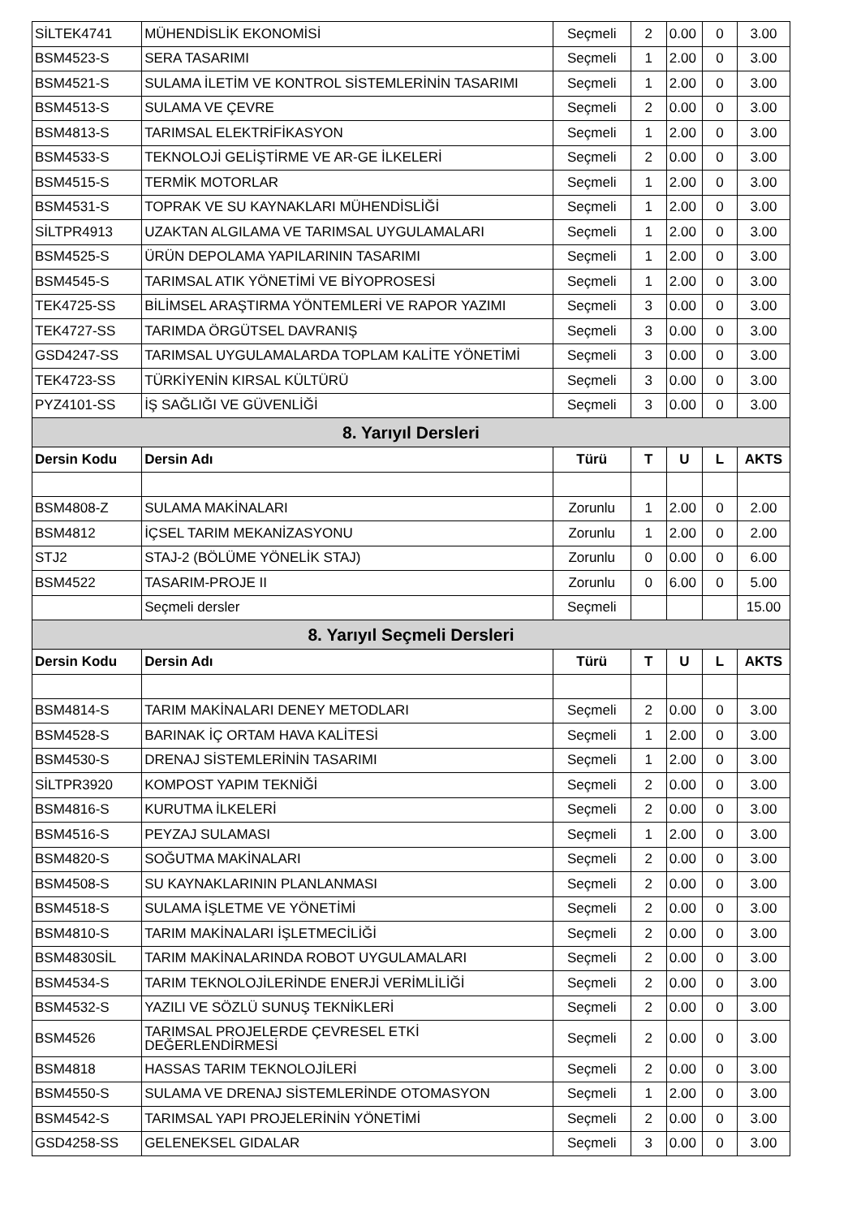| SİLTEK4741 | MÜHENDİSLİK EKONOMİSİ | Seçmeli | 2 | 0.00 | 0 | 3.00 |
| BSM4523-S | SERA TASARIMI | Seçmeli | 1 | 2.00 | 0 | 3.00 |
| BSM4521-S | SULAMA İLETİM VE KONTROL SİSTEMLERİNİN TASARIMI | Seçmeli | 1 | 2.00 | 0 | 3.00 |
| BSM4513-S | SULAMA VE ÇEVRE | Seçmeli | 2 | 0.00 | 0 | 3.00 |
| BSM4813-S | TARIMSAL ELEKTRİFİKASYON | Seçmeli | 1 | 2.00 | 0 | 3.00 |
| BSM4533-S | TEKNOLOJİ GELİŞTİRME VE AR-GE İLKELERİ | Seçmeli | 2 | 0.00 | 0 | 3.00 |
| BSM4515-S | TERMİK MOTORLAR | Seçmeli | 1 | 2.00 | 0 | 3.00 |
| BSM4531-S | TOPRAK VE SU KAYNAKLARI MÜHENDİSLİĞİ | Seçmeli | 1 | 2.00 | 0 | 3.00 |
| SİLTPR4913 | UZAKTAN ALGILAMA VE TARIMSAL UYGULAMALARI | Seçmeli | 1 | 2.00 | 0 | 3.00 |
| BSM4525-S | ÜRÜN DEPOLAMA YAPILARININ TASARIMI | Seçmeli | 1 | 2.00 | 0 | 3.00 |
| BSM4545-S | TARIMSAL ATIK YÖNETİMİ VE BİYOPROSESİ | Seçmeli | 1 | 2.00 | 0 | 3.00 |
| TEK4725-SS | BİLİMSEL ARAŞTIRMA YÖNTEMLERİ VE RAPOR YAZIMI | Seçmeli | 3 | 0.00 | 0 | 3.00 |
| TEK4727-SS | TARIMDA ÖRGÜTSEL DAVRANIŞ | Seçmeli | 3 | 0.00 | 0 | 3.00 |
| GSD4247-SS | TARIMSAL UYGULAMALARDA TOPLAM KALİTE YÖNETİMİ | Seçmeli | 3 | 0.00 | 0 | 3.00 |
| TEK4723-SS | TÜRKİYENİN KIRSAL KÜLTÜRÜ | Seçmeli | 3 | 0.00 | 0 | 3.00 |
| PYZ4101-SS | İŞ SAĞLIĞI VE GÜVENLİĞİ | Seçmeli | 3 | 0.00 | 0 | 3.00 |
| 8. Yarıyıl Dersleri | | | | | | |
| Dersin Kodu | Dersin Adı | Türü | T | U | L | AKTS |
| BSM4808-Z | SULAMA MAKİNALARI | Zorunlu | 1 | 2.00 | 0 | 2.00 |
| BSM4812 | İÇSEL TARIM MEKANİZASYONU | Zorunlu | 1 | 2.00 | 0 | 2.00 |
| STJ2 | STAJ-2 (BÖLÜME YÖNELİK STAJ) | Zorunlu | 0 | 0.00 | 0 | 6.00 |
| BSM4522 | TASARIM-PROJE II | Zorunlu | 0 | 6.00 | 0 | 5.00 |
| | Seçmeli dersler | Seçmeli | | | | 15.00 |
| 8. Yarıyıl Seçmeli Dersleri | | | | | | |
| Dersin Kodu | Dersin Adı | Türü | T | U | L | AKTS |
| BSM4814-S | TARIM MAKİNALARI DENEY METODLARI | Seçmeli | 2 | 0.00 | 0 | 3.00 |
| BSM4528-S | BARINAK İÇ ORTAM HAVA KALİTESİ | Seçmeli | 1 | 2.00 | 0 | 3.00 |
| BSM4530-S | DRENAJ SİSTEMLERİNİN TASARIMI | Seçmeli | 1 | 2.00 | 0 | 3.00 |
| SİLTPR3920 | KOMPOST YAPIM TEKNİĞİ | Seçmeli | 2 | 0.00 | 0 | 3.00 |
| BSM4816-S | KURUTMA İLKELERİ | Seçmeli | 2 | 0.00 | 0 | 3.00 |
| BSM4516-S | PEYZAJ SULAMASI | Seçmeli | 1 | 2.00 | 0 | 3.00 |
| BSM4820-S | SOĞUTMA MAKİNALARI | Seçmeli | 2 | 0.00 | 0 | 3.00 |
| BSM4508-S | SU KAYNAKLARININ PLANLANMASI | Seçmeli | 2 | 0.00 | 0 | 3.00 |
| BSM4518-S | SULAMA İŞLETME VE YÖNETİMİ | Seçmeli | 2 | 0.00 | 0 | 3.00 |
| BSM4810-S | TARIM MAKİNALARI İŞLETMECİLİĞİ | Seçmeli | 2 | 0.00 | 0 | 3.00 |
| BSM4830SİL | TARIM MAKİNALARINDA ROBOT UYGULAMALARI | Seçmeli | 2 | 0.00 | 0 | 3.00 |
| BSM4534-S | TARIM TEKNOLOJİLERİNDE ENERJİ VERİMLİLİĞİ | Seçmeli | 2 | 0.00 | 0 | 3.00 |
| BSM4532-S | YAZILI VE SÖZLÜ SUNUŞ TEKNİKLERİ | Seçmeli | 2 | 0.00 | 0 | 3.00 |
| BSM4526 | TARIMSAL PROJELERDE ÇEVRESEL ETKİ DEĞERLENDİRMESİ | Seçmeli | 2 | 0.00 | 0 | 3.00 |
| BSM4818 | HASSAS TARIM TEKNOLOJİLERİ | Seçmeli | 2 | 0.00 | 0 | 3.00 |
| BSM4550-S | SULAMA VE DRENAJ SİSTEMLERİNDE OTOMASYON | Seçmeli | 1 | 2.00 | 0 | 3.00 |
| BSM4542-S | TARIMSAL YAPI PROJELERİNİN YÖNETİMİ | Seçmeli | 2 | 0.00 | 0 | 3.00 |
| GSD4258-SS | GELENEKSEL GIDALAR | Seçmeli | 3 | 0.00 | 0 | 3.00 |